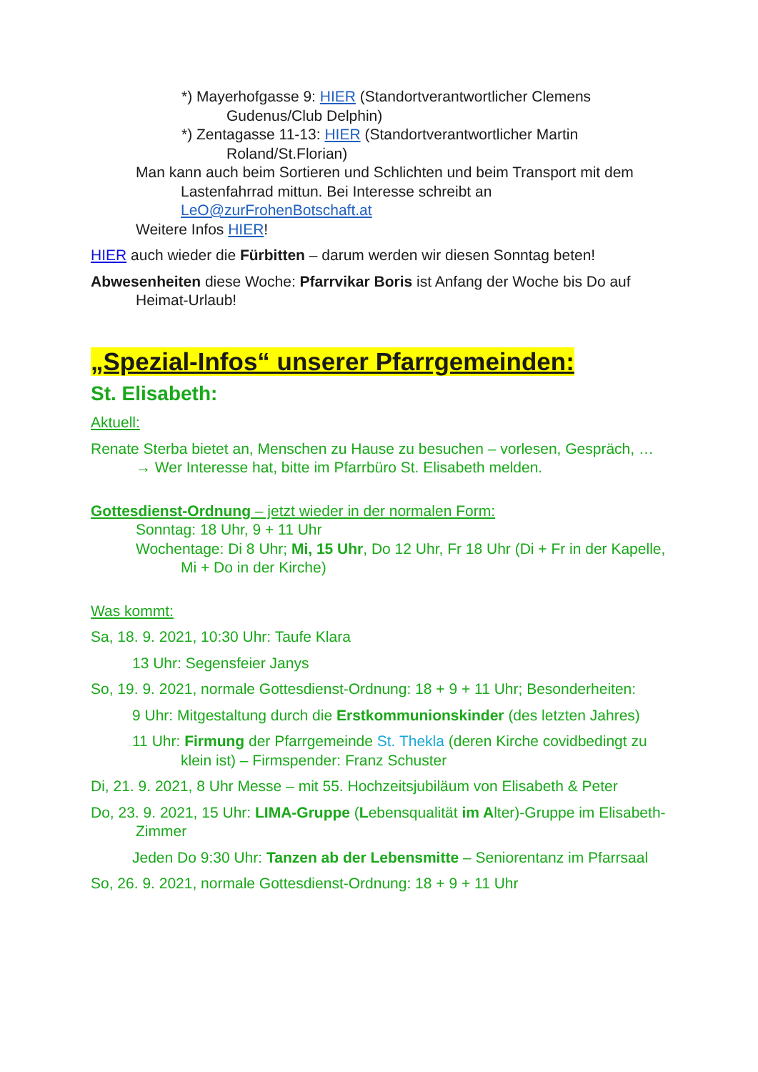*) Mayerhofgasse 9: HIER (Standortverantwortlicher Clemens Gudenus/Club Delphin)
*) Zentagasse 11-13: HIER (Standortverantwortlicher Martin Roland/St.Florian)
Man kann auch beim Sortieren und Schlichten und beim Transport mit dem Lastenfahrrad mittun. Bei Interesse schreibt an LeO@zurFrohenBotschaft.at
Weitere Infos HIER!
HIER auch wieder die Fürbitten – darum werden wir diesen Sonntag beten!
Abwesenheiten diese Woche: Pfarrvikar Boris ist Anfang der Woche bis Do auf Heimat-Urlaub!
„Spezial-Infos“ unserer Pfarrgemeinden:
St. Elisabeth:
Aktuell:
Renate Sterba bietet an, Menschen zu Hause zu besuchen – vorlesen, Gespräch, … → Wer Interesse hat, bitte im Pfarrbüro St. Elisabeth melden.
Gottesdienst-Ordnung – jetzt wieder in der normalen Form:
Sonntag: 18 Uhr, 9 + 11 Uhr
Wochentage: Di 8 Uhr; Mi, 15 Uhr, Do 12 Uhr, Fr 18 Uhr (Di + Fr in der Kapelle, Mi + Do in der Kirche)
Was kommt:
Sa, 18. 9. 2021, 10:30 Uhr: Taufe Klara
13 Uhr: Segensfeier Janys
So, 19. 9. 2021, normale Gottesdienst-Ordnung: 18 + 9 + 11 Uhr; Besonderheiten:
9 Uhr: Mitgestaltung durch die Erstkommunionskinder (des letzten Jahres)
11 Uhr: Firmung der Pfarrgemeinde St. Thekla (deren Kirche covidbedingt zu klein ist) – Firmspender: Franz Schuster
Di, 21. 9. 2021, 8 Uhr Messe – mit 55. Hochzeitsjubiläum von Elisabeth & Peter
Do, 23. 9. 2021, 15 Uhr: LIMA-Gruppe (Lebensqualität im Alter)-Gruppe im Elisabeth-Zimmer
Jeden Do 9:30 Uhr: Tanzen ab der Lebensmitte – Seniorentanz im Pfarrsaal
So, 26. 9. 2021, normale Gottesdienst-Ordnung: 18 + 9 + 11 Uhr